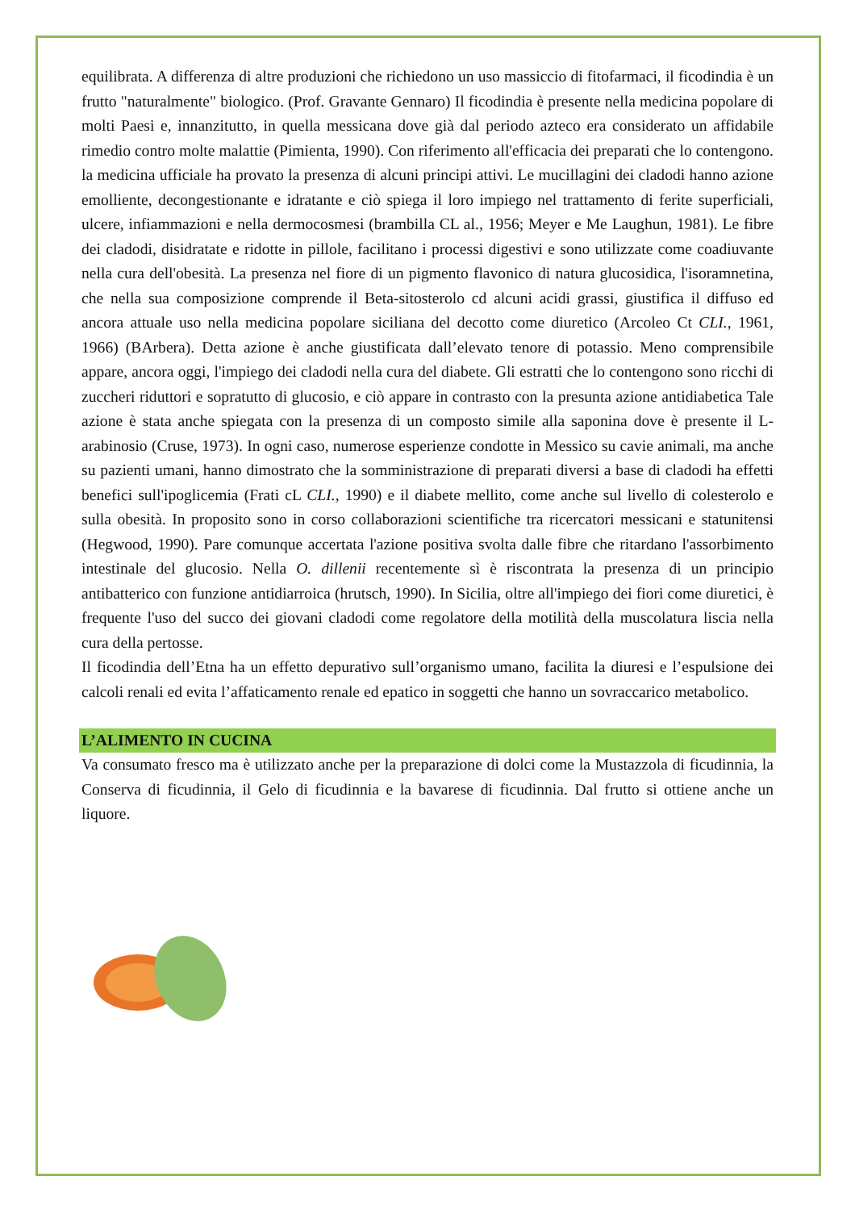equilibrata. A differenza di altre produzioni che richiedono un uso massiccio di fitofarmaci, il ficodindia è un frutto "naturalmente" biologico. (Prof. Gravante Gennaro) Il ficodindia è presente nella medicina popolare di molti Paesi e, innanzitutto, in quella messicana dove già dal periodo azteco era considerato un affidabile rimedio contro molte malattie (Pimienta, 1990). Con riferimento all'efficacia dei preparati che lo contengono. la medicina ufficiale ha provato la presenza di alcuni principi attivi. Le mucillagini dei cladodi hanno azione emolliente, decongestionante e idratante e ciò spiega il loro impiego nel trattamento di ferite superficiali, ulcere, infiammazioni e nella dermocosmesi (brambilla CL al., 1956; Meyer e Me Laughun, 1981). Le fibre dei cladodi, disidratate e ridotte in pillole, facilitano i processi digestivi e sono utilizzate come coadiuvante nella cura dell'obesità. La presenza nel fiore di un pigmento flavonico di natura glucosidica, l'isoramnetina, che nella sua composizione comprende il Beta-sitosterolo cd alcuni acidi grassi, giustifica il diffuso ed ancora attuale uso nella medicina popolare siciliana del decotto come diuretico (Arcoleo Ct CLI., 1961, 1966) (BArbera). Detta azione è anche giustificata dall’elevato tenore di potassio. Meno comprensibile appare, ancora oggi, l'impiego dei cladodi nella cura del diabete. Gli estratti che lo contengono sono ricchi di zuccheri riduttori e sopratutto di glucosio, e ciò appare in contrasto con la presunta azione antidiabetica Tale azione è stata anche spiegata con la presenza di un composto simile alla saponina dove è presente il L-arabinosio (Cruse, 1973). In ogni caso, numerose esperienze condotte in Messico su cavie animali, ma anche su pazienti umani, hanno dimostrato che la somministrazione di preparati diversi a base di cladodi ha effetti benefici sull'ipoglicemia (Frati cL CLI., 1990) e il diabete mellito, come anche sul livello di colesterolo e sulla obesità. In proposito sono in corso collaborazioni scientifiche tra ricercatori messicani e statunitensi (Hegwood, 1990). Pare comunque accertata l'azione positiva svolta dalle fibre che ritardano l'assorbimento intestinale del glucosio. Nella O. dillenii recentemente sì è riscontrata la presenza di un principio antibatterico con funzione antidiarroica (hrutsch, 1990). In Sicilia, oltre all'impiego dei fiori come diuretici, è frequente l'uso del succo dei giovani cladodi come regolatore della motilità della muscolatura liscia nella cura della pertosse.
Il ficodindia dell’Etna ha un effetto depurativo sull’organismo umano, facilita la diuresi e l’espulsione dei calcoli renali ed evita l’affaticamento renale ed epatico in soggetti che hanno un sovraccarico metabolico.
L’ALIMENTO IN CUCINA
Va consumato fresco ma è utilizzato anche per la preparazione di dolci come la Mustazzola di ficudinnia, la Conserva di ficudinnia, il Gelo di ficudinnia e la bavarese di ficudinnia. Dal frutto si ottiene anche un liquore.